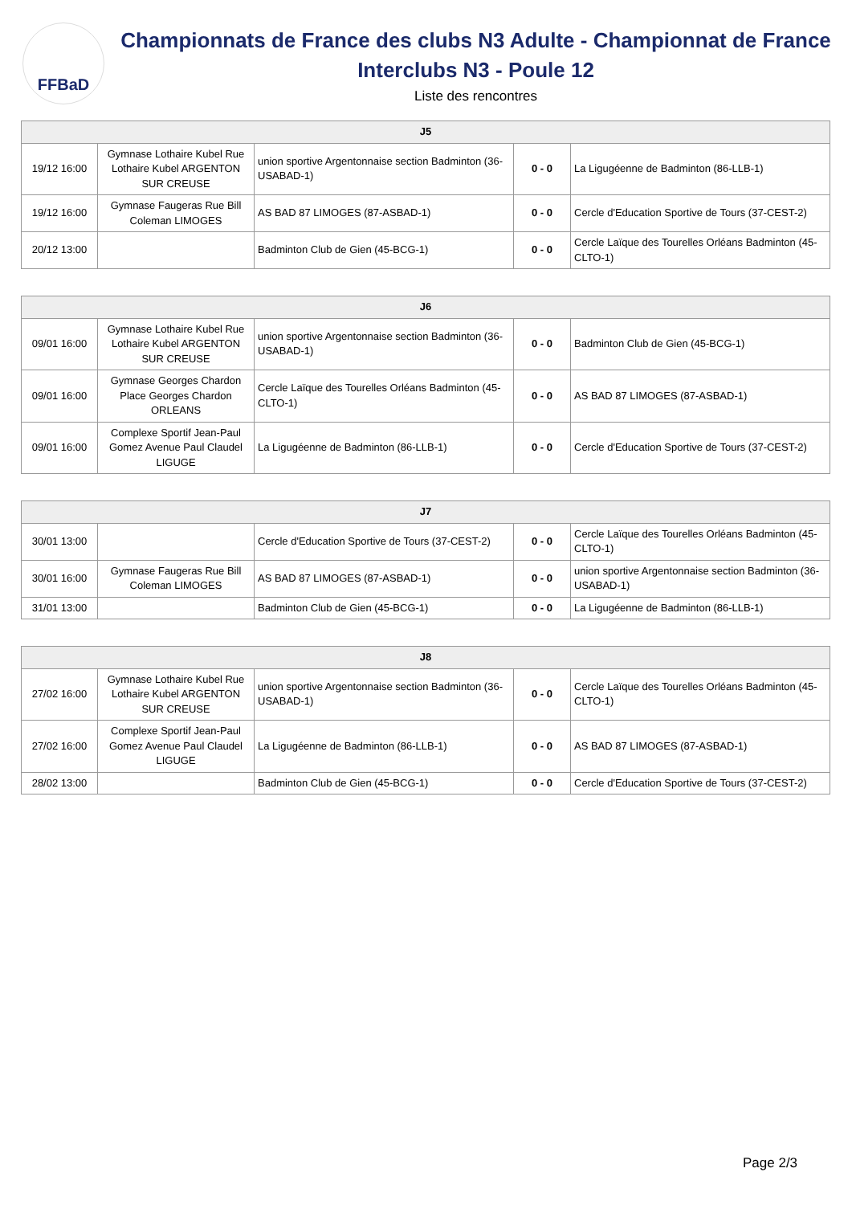FFBaD
Championnats de France des clubs N3 Adulte - Championnat de France Interclubs N3 - Poule 12
Liste des rencontres
| J5 | | | | |
| --- | --- | --- | --- | --- |
| 19/12 16:00 | Gymnase Lothaire Kubel Rue Lothaire Kubel ARGENTON SUR CREUSE | union sportive Argentonnaise section Badminton (36-USABAD-1) | 0 - 0 | La Ligugéenne de Badminton (86-LLB-1) |
| 19/12 16:00 | Gymnase Faugeras Rue Bill Coleman LIMOGES | AS BAD 87 LIMOGES (87-ASBAD-1) | 0 - 0 | Cercle d'Education Sportive de Tours (37-CEST-2) |
| 20/12 13:00 | | Badminton Club de Gien (45-BCG-1) | 0 - 0 | Cercle Laïque des Tourelles Orléans Badminton (45-CLTO-1) |
| J6 | | | | |
| --- | --- | --- | --- | --- |
| 09/01 16:00 | Gymnase Lothaire Kubel Rue Lothaire Kubel ARGENTON SUR CREUSE | union sportive Argentonnaise section Badminton (36-USABAD-1) | 0 - 0 | Badminton Club de Gien (45-BCG-1) |
| 09/01 16:00 | Gymnase Georges Chardon Place Georges Chardon ORLEANS | Cercle Laïque des Tourelles Orléans Badminton (45-CLTO-1) | 0 - 0 | AS BAD 87 LIMOGES (87-ASBAD-1) |
| 09/01 16:00 | Complexe Sportif Jean-Paul Gomez Avenue Paul Claudel LIGUGE | La Ligugéenne de Badminton (86-LLB-1) | 0 - 0 | Cercle d'Education Sportive de Tours (37-CEST-2) |
| J7 | | | | |
| --- | --- | --- | --- | --- |
| 30/01 13:00 | | Cercle d'Education Sportive de Tours (37-CEST-2) | 0 - 0 | Cercle Laïque des Tourelles Orléans Badminton (45-CLTO-1) |
| 30/01 16:00 | Gymnase Faugeras Rue Bill Coleman LIMOGES | AS BAD 87 LIMOGES (87-ASBAD-1) | 0 - 0 | union sportive Argentonnaise section Badminton (36-USABAD-1) |
| 31/01 13:00 | | Badminton Club de Gien (45-BCG-1) | 0 - 0 | La Ligugéenne de Badminton (86-LLB-1) |
| J8 | | | | |
| --- | --- | --- | --- | --- |
| 27/02 16:00 | Gymnase Lothaire Kubel Rue Lothaire Kubel ARGENTON SUR CREUSE | union sportive Argentonnaise section Badminton (36-USABAD-1) | 0 - 0 | Cercle Laïque des Tourelles Orléans Badminton (45-CLTO-1) |
| 27/02 16:00 | Complexe Sportif Jean-Paul Gomez Avenue Paul Claudel LIGUGE | La Ligugéenne de Badminton (86-LLB-1) | 0 - 0 | AS BAD 87 LIMOGES (87-ASBAD-1) |
| 28/02 13:00 | | Badminton Club de Gien (45-BCG-1) | 0 - 0 | Cercle d'Education Sportive de Tours (37-CEST-2) |
Page 2/3